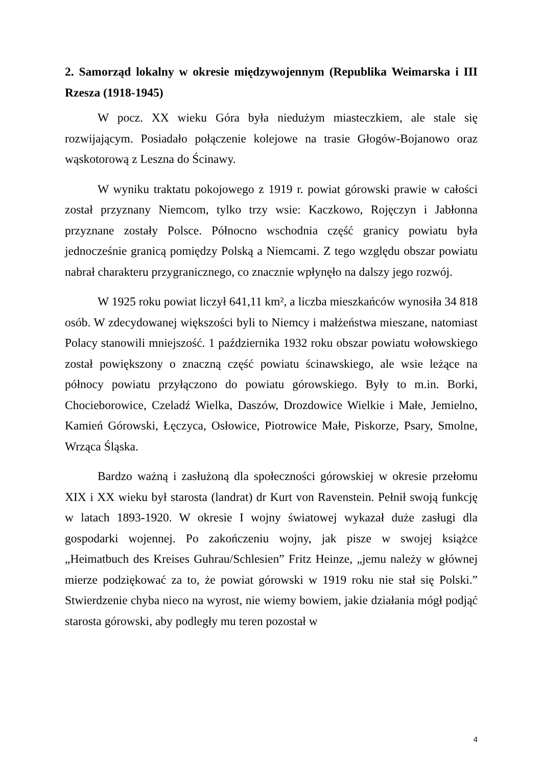2. Samorząd lokalny w okresie międzywojennym (Republika Weimarska i III Rzesza (1918-1945)
W pocz. XX wieku Góra była niedużym miasteczkiem, ale stale się rozwijającym. Posiadało połączenie kolejowe na trasie Głogów-Bojanowo oraz wąskotorową z Leszna do Ścinawy.
W wyniku traktatu pokojowego z 1919 r. powiat górowski prawie w całości został przyznany Niemcom, tylko trzy wsie: Kaczkowo, Rojęczyn i Jabłonna przyznane zostały Polsce. Północno wschodnia część granicy powiatu była jednocześnie granicą pomiędzy Polską a Niemcami. Z tego względu obszar powiatu nabrał charakteru przygranicznego, co znacznie wpłynęło na dalszy jego rozwój.
W 1925 roku powiat liczył 641,11 km², a liczba mieszkańców wynosiła 34 818 osób. W zdecydowanej większości byli to Niemcy i małżeństwa mieszane, natomiast Polacy stanowili mniejszość. 1 października 1932 roku obszar powiatu wołowskiego został powiększony o znaczną część powiatu ścinawskiego, ale wsie leżące na północy powiatu przyłączono do powiatu górowskiego. Były to m.in. Borki, Chocieborowice, Czeladź Wielka, Daszów, Drozdowice Wielkie i Małe, Jemielno, Kamień Górowski, Łęczyca, Osłowice, Piotrowice Małe, Piskorze, Psary, Smolne, Wrząca Śląska.
Bardzo ważną i zasłużoną dla społeczności górowskiej w okresie przełomu XIX i XX wieku był starosta (landrat) dr Kurt von Ravenstein. Pełnił swoją funkcję w latach 1893-1920. W okresie I wojny światowej wykazał duże zasługi dla gospodarki wojennej. Po zakończeniu wojny, jak pisze w swojej książce „Heimatbuch des Kreises Guhrau/Schlesien” Fritz Heinze, „jemu należy w głównej mierze podziękować za to, że powiat górowski w 1919 roku nie stał się Polski.” Stwierdzenie chyba nieco na wyrost, nie wiemy bowiem, jakie działania mógł podjąć starosta górowski, aby podległy mu teren pozostał w
4